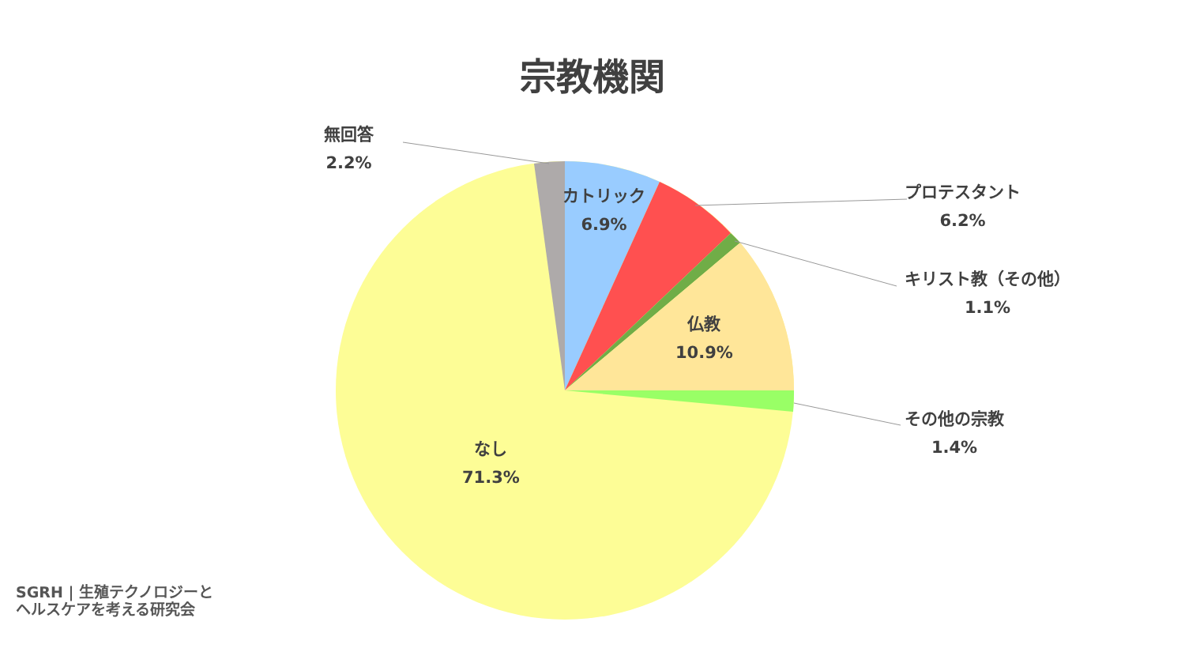宗教機関
無回答
2.2%
カトリック
6.9%
プロテスタント
6.2%
キリスト教（その他）
1.1%
仏教
10.9%
その他の宗教
1.4%
なし
71.3%
SGRH | 生殖テクノロジーと
ヘルスケアを考える研究会